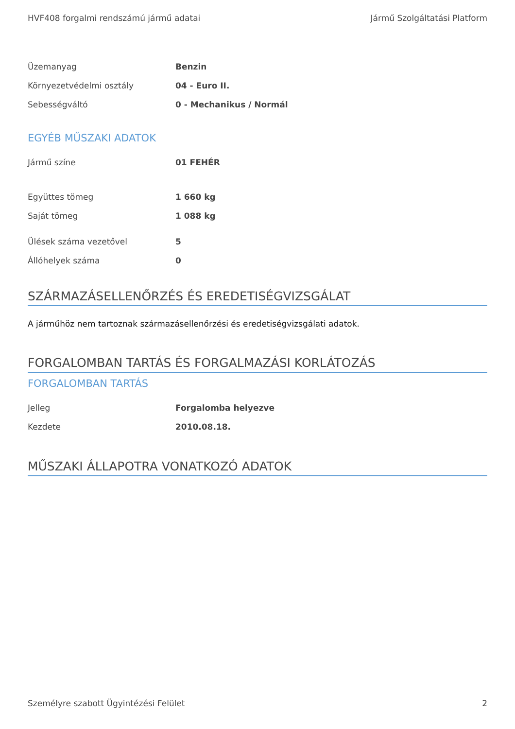HVF408 forgalmi rendszámú jármű adatai Jármű Szolgáltatási Platform
| Üzemanyag | Benzin |
| Környezetvédelmi osztály | 04 - Euro II. |
| Sebességváltó | 0 - Mechanikus / Normál |
EGYÉB MŰSZAKI ADATOK
| Jármű színe | 01 FEHÉR |
| Együttes tömeg | 1 660 kg |
| Saját tömeg | 1 088 kg |
| Ülések száma vezetővel | 5 |
| Állóhelyek száma | 0 |
SZÁRMAZÁSELLENŐRZÉS ÉS EREDETISÉGVIZSGÁLAT
A járműhöz nem tartoznak származásellenőrzési és eredetiségvizsgálati adatok.
FORGALOMBAN TARTÁS ÉS FORGALMAZÁSI KORLÁTOZÁS
FORGALOMBAN TARTÁS
| Jelleg | Forgalomba helyezve |
| Kezdete | 2010.08.18. |
MŰSZAKI ÁLLAPOTRA VONATKOZÓ ADATOK
Személyre szabott Ügyintézési Felület 2